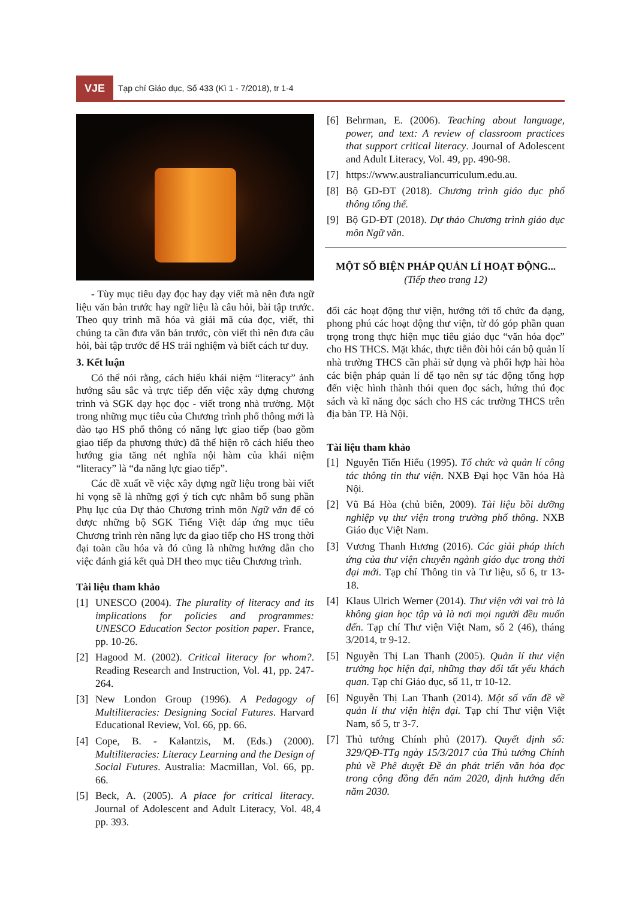VJE
Tạp chí Giáo dục, Số 433 (Kì 1 - 7/2018), tr 1-4
- Tùy mục tiêu dạy đọc hay dạy viết mà nên đưa ngữ liệu văn bản trước hay ngữ liệu là câu hỏi, bài tập trước. Theo quy trình mã hóa và giải mã của đọc, viết, thì chúng ta cần đưa văn bản trước, còn viết thì nên đưa câu hỏi, bài tập trước để HS trải nghiệm và biết cách tư duy.
3. Kết luận
Có thể nói rằng, cách hiểu khái niệm “literacy” ảnh hưởng sâu sắc và trực tiếp đến việc xây dựng chương trình và SGK dạy học đọc - viết trong nhà trường. Một trong những mục tiêu của Chương trình phổ thông mới là đào tạo HS phổ thông có năng lực giao tiếp (bao gồm giao tiếp đa phương thức) đã thể hiện rõ cách hiểu theo hướng gia tăng nét nghĩa nội hàm của khái niệm “literacy” là “đa năng lực giao tiếp”.
Các đề xuất về việc xây dựng ngữ liệu trong bài viết hi vọng sẽ là những gợi ý tích cực nhằm bổ sung phần Phụ lục của Dự thảo Chương trình môn Ngữ văn để có được những bộ SGK Tiếng Việt đáp ứng mục tiêu Chương trình rèn năng lực đa giao tiếp cho HS trong thời đại toàn cầu hóa và đó cũng là những hướng dẫn cho việc đánh giá kết quả DH theo mục tiêu Chương trình.
Tài liệu tham khảo
[1] UNESCO (2004). The plurality of literacy and its implications for policies and programmes: UNESCO Education Sector position paper. France, pp. 10-26.
[2] Hagood M. (2002). Critical literacy for whom?. Reading Research and Instruction, Vol. 41, pp. 247-264.
[3] New London Group (1996). A Pedagogy of Multiliteracies: Designing Social Futures. Harvard Educational Review, Vol. 66, pp. 66.
[4] Cope, B. - Kalantzis, M. (Eds.) (2000). Multiliteracies: Literacy Learning and the Design of Social Futures. Australia: Macmillan, Vol. 66, pp. 66.
[5] Beck, A. (2005). A place for critical literacy. Journal of Adolescent and Adult Literacy, Vol. 48, pp. 393.
[6] Behrman, E. (2006). Teaching about language, power, and text: A review of classroom practices that support critical literacy. Journal of Adolescent and Adult Literacy, Vol. 49, pp. 490-98.
[7] https://www.australiancurriculum.edu.au.
[8] Bộ GD-ĐT (2018). Chương trình giáo dục phổ thông tổng thể.
[9] Bộ GD-ĐT (2018). Dự thảo Chương trình giáo dục môn Ngữ văn.
MỘT SỐ BIỆN PHÁP QUẢN LÍ HOẠT ĐỘNG...
(Tiếp theo trang 12)
đổi các hoạt động thư viện, hướng tới tổ chức đa dạng, phong phú các hoạt động thư viện, từ đó góp phần quan trọng trong thực hiện mục tiêu giáo dục “văn hóa đọc” cho HS THCS. Mặt khác, thực tiễn đòi hỏi cán bộ quản lí nhà trường THCS cần phải sử dụng và phối hợp hài hòa các biện pháp quản lí để tạo nên sự tác động tổng hợp đến việc hình thành thói quen đọc sách, hứng thú đọc sách và kĩ năng đọc sách cho HS các trường THCS trên địa bàn TP. Hà Nội.
Tài liệu tham khảo
[1] Nguyễn Tiến Hiểu (1995). Tổ chức và quản lí công tác thông tin thư viện. NXB Đại học Văn hóa Hà Nội.
[2] Vũ Bá Hòa (chủ biên, 2009). Tài liệu bồi dưỡng nghiệp vụ thư viện trong trường phổ thông. NXB Giáo dục Việt Nam.
[3] Vương Thanh Hương (2016). Các giải pháp thích ứng của thư viện chuyên ngành giáo dục trong thời đại mới. Tạp chí Thông tin và Tư liệu, số 6, tr 13-18.
[4] Klaus Ulrich Werner (2014). Thư viện với vai trò là không gian học tập và là nơi mọi người đều muốn đến. Tạp chí Thư viện Việt Nam, số 2 (46), tháng 3/2014, tr 9-12.
[5] Nguyễn Thị Lan Thanh (2005). Quản lí thư viện trường học hiện đại, những thay đổi tất yếu khách quan. Tạp chí Giáo dục, số 11, tr 10-12.
[6] Nguyễn Thị Lan Thanh (2014). Một số vấn đề về quản lí thư viện hiện đại. Tạp chí Thư viện Việt Nam, số 5, tr 3-7.
[7] Thủ tướng Chính phủ (2017). Quyết định số: 329/QĐ-TTg ngày 15/3/2017 của Thủ tướng Chính phủ về Phê duyệt Đề án phát triển văn hóa đọc trong cộng đồng đến năm 2020, định hướng đến năm 2030.
4